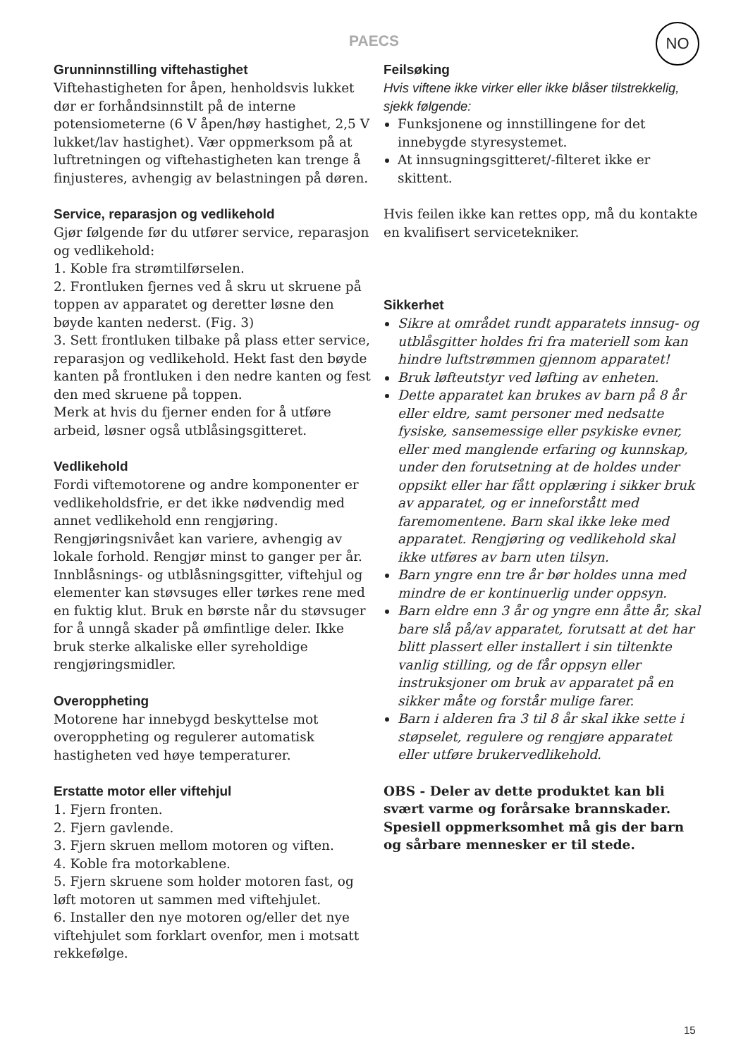PAECS
NO
Grunninnstilling viftehastighet
Viftehastigheten for åpen, henholdsvis lukket dør er forhåndsinnstilt på de interne potensiometerne (6 V åpen/høy hastighet, 2,5 V lukket/lav hastighet). Vær oppmerksom på at luftretningen og viftehastigheten kan trenge å finjusteres, avhengig av belastningen på døren.
Service, reparasjon og vedlikehold
Gjør følgende før du utfører service, reparasjon og vedlikehold:
1. Koble fra strømtilførselen.
2. Frontluken fjernes ved å skru ut skruene på toppen av apparatet og deretter løsne den bøyde kanten nederst. (Fig. 3)
3. Sett frontluken tilbake på plass etter service, reparasjon og vedlikehold. Hekt fast den bøyde kanten på frontluken i den nedre kanten og fest den med skruene på toppen.
Merk at hvis du fjerner enden for å utføre arbeid, løsner også utblåsingsgitteret.
Vedlikehold
Fordi viftemotorene og andre komponenter er vedlikeholdsfrie, er det ikke nødvendig med annet vedlikehold enn rengjøring. Rengjøringsnivået kan variere, avhengig av lokale forhold. Rengjør minst to ganger per år. Innblåsnings- og utblåsningsgitter, viftehjul og elementer kan støvsuges eller tørkes rene med en fuktig klut. Bruk en børste når du støvsuger for å unngå skader på ømfintlige deler. Ikke bruk sterke alkaliske eller syreholdige rengjøringsmidler.
Overoppheting
Motorene har innebygd beskyttelse mot overoppheting og regulerer automatisk hastigheten ved høye temperaturer.
Erstatte motor eller viftehjul
1. Fjern fronten.
2. Fjern gavlende.
3. Fjern skruen mellom motoren og viften.
4. Koble fra motorkablene.
5. Fjern skruene som holder motoren fast, og løft motoren ut sammen med viftehjulet.
6. Installer den nye motoren og/eller det nye viftehjulet som forklart ovenfor, men i motsatt rekkefølge.
Feilsøking
Hvis viftene ikke virker eller ikke blåser tilstrekkelig, sjekk følgende:
Funksjonene og innstillingene for det innebygde styresystemet.
At innsugningsgitteret/-filteret ikke er skittent.
Hvis feilen ikke kan rettes opp, må du kontakte en kvalifisert servicetekniker.
Sikkerhet
Sikre at området rundt apparatets innsug- og utblåsgitter holdes fri fra materiell som kan hindre luftstrømmen gjennom apparatet!
Bruk løfteutstyr ved løfting av enheten.
Dette apparatet kan brukes av barn på 8 år eller eldre, samt personer med nedsatte fysiske, sansemessige eller psykiske evner, eller med manglende erfaring og kunnskap, under den forutsetning at de holdes under oppsikt eller har fått opplæring i sikker bruk av apparatet, og er inneforstått med faremomentene. Barn skal ikke leke med apparatet. Rengjøring og vedlikehold skal ikke utføres av barn uten tilsyn.
Barn yngre enn tre år bør holdes unna med mindre de er kontinuerlig under oppsyn.
Barn eldre enn 3 år og yngre enn åtte år, skal bare slå på/av apparatet, forutsatt at det har blitt plassert eller installert i sin tiltenkte vanlig stilling, og de får oppsyn eller instruksjoner om bruk av apparatet på en sikker måte og forstår mulige farer.
Barn i alderen fra 3 til 8 år skal ikke sette i støpselet, regulere og rengjøre apparatet eller utføre brukervedlikehold.
OBS - Deler av dette produktet kan bli svært varme og forårsake brannskader. Spesiell oppmerksomhet må gis der barn og sårbare mennesker er til stede.
15